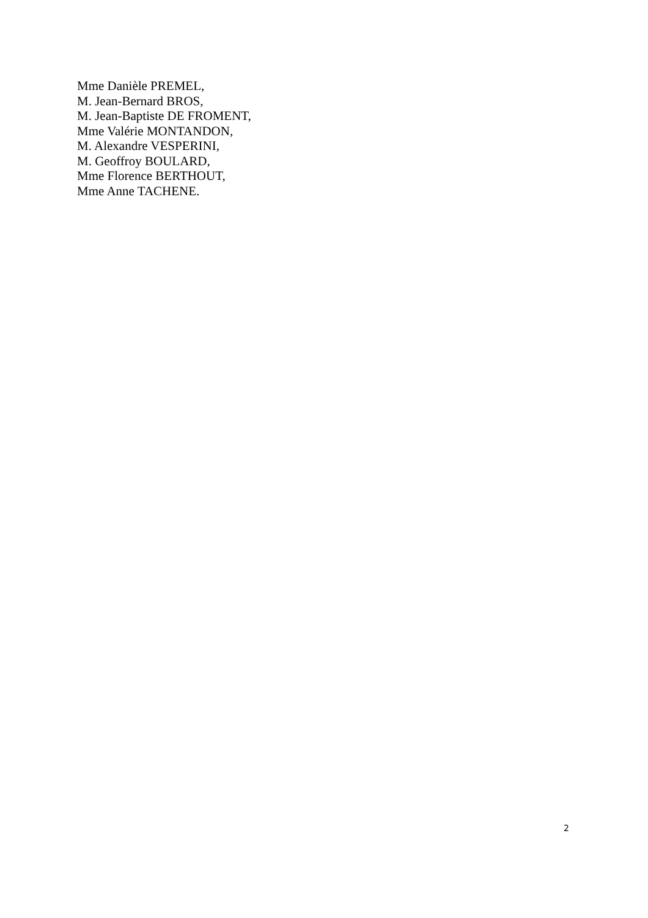Mme Danièle PREMEL,
M. Jean-Bernard BROS,
M. Jean-Baptiste DE FROMENT,
Mme Valérie MONTANDON,
M. Alexandre VESPERINI,
M. Geoffroy BOULARD,
Mme Florence BERTHOUT,
Mme Anne TACHENE.
2